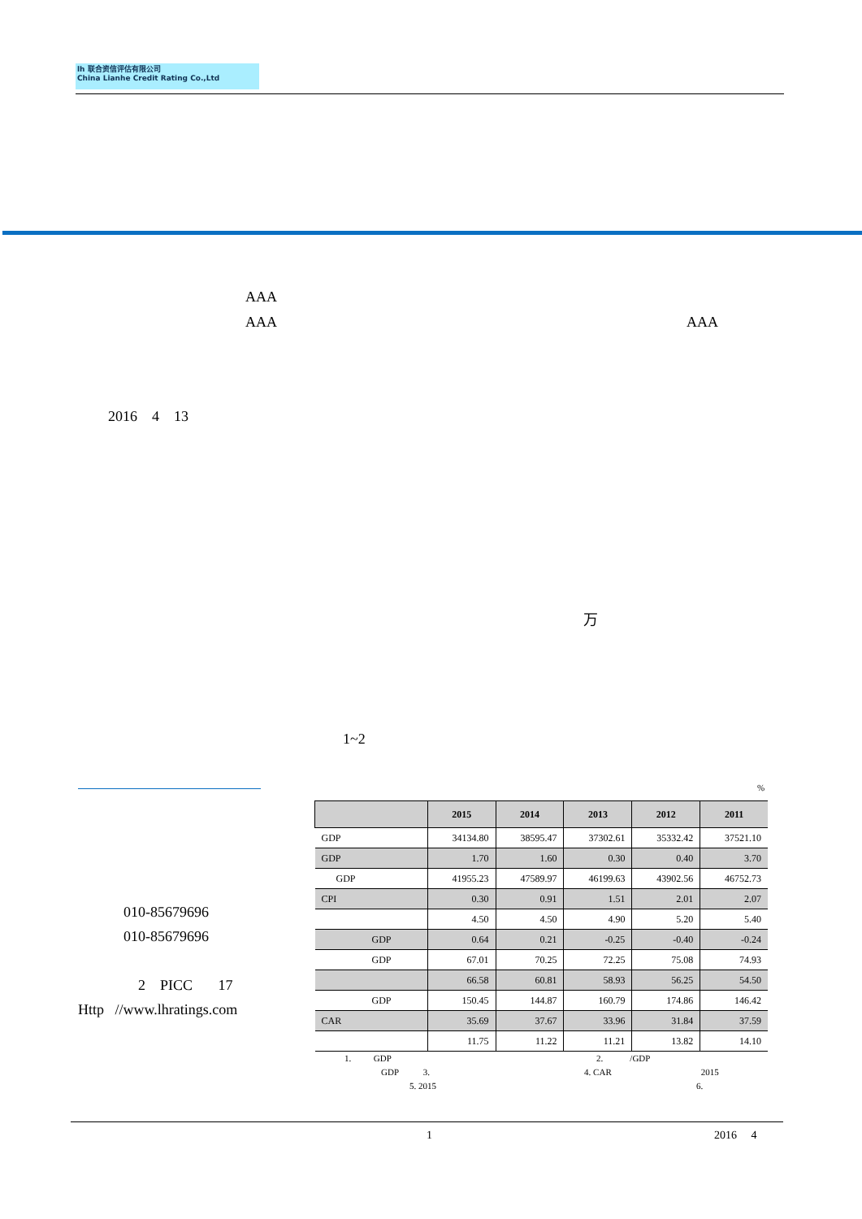lh 联合资信评估有限公司
China Lianhe Credit Rating Co.,Ltd
AAA
AAA AAA
2016 4 13
万
1~2
010-85679696
010-85679696
2 PICC 17
Http //www.lhratings.com
%
| | 2015 | 2014 | 2013 | 2012 | 2011 |
| --- | --- | --- | --- | --- | --- |
| GDP | 34134.80 | 38595.47 | 37302.61 | 35332.42 | 37521.10 |
| GDP | 1.70 | 1.60 | 0.30 | 0.40 | 3.70 |
| GDP | 41955.23 | 47589.97 | 46199.63 | 43902.56 | 46752.73 |
| CPI | 0.30 | 0.91 | 1.51 | 2.01 | 2.07 |
| | 4.50 | 4.50 | 4.90 | 5.20 | 5.40 |
| GDP | 0.64 | 0.21 | -0.25 | -0.40 | -0.24 |
| GDP | 67.01 | 70.25 | 72.25 | 75.08 | 74.93 |
| | 66.58 | 60.81 | 58.93 | 56.25 | 54.50 |
| GDP | 150.45 | 144.87 | 160.79 | 174.86 | 146.42 |
| CAR | 35.69 | 37.67 | 33.96 | 31.84 | 37.59 |
| | 11.75 | 11.22 | 11.21 | 13.82 | 14.10 |
1. GDP 2. /GDP
GDP 3. 4. CAR 2015
5. 2015 6.
1 2016 4